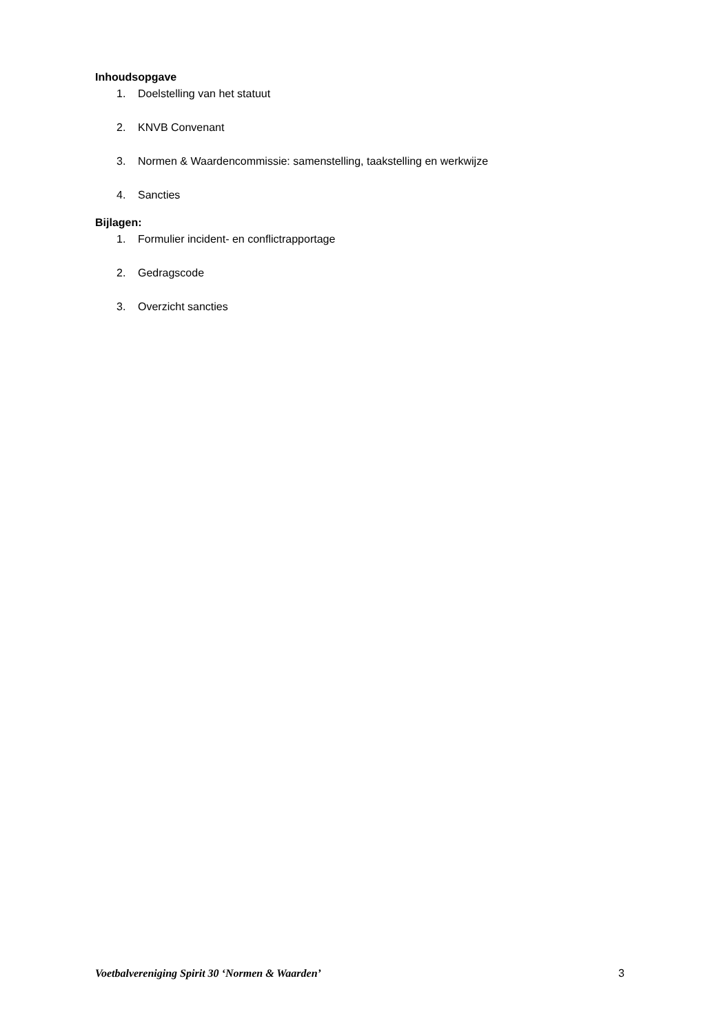Inhoudsopgave
1. Doelstelling van het statuut
2. KNVB Convenant
3. Normen & Waardencommissie: samenstelling, taakstelling en werkwijze
4. Sancties
Bijlagen:
1. Formulier incident- en conflictrapportage
2. Gedragscode
3. Overzicht sancties
Voetbalvereniging Spirit 30 ‘Normen & Waarden’ 3